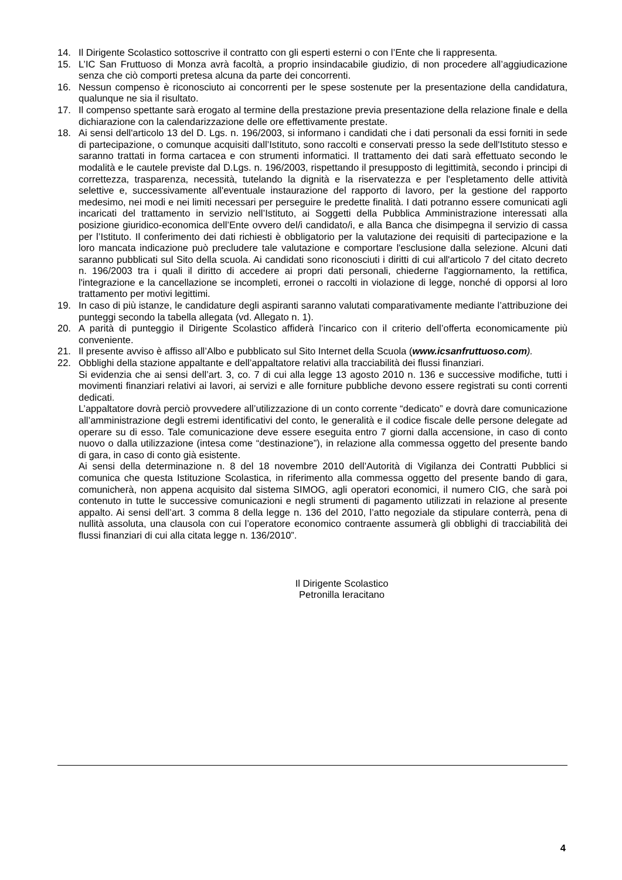14. Il Dirigente Scolastico sottoscrive il contratto con gli esperti esterni o con l’Ente che li rappresenta.
15. L’IC San Fruttuoso di Monza avrà facoltà, a proprio insindacabile giudizio, di non procedere all’aggiudicazione senza che ciò comporti pretesa alcuna da parte dei concorrenti.
16. Nessun compenso è riconosciuto ai concorrenti per le spese sostenute per la presentazione della candidatura, qualunque ne sia il risultato.
17. Il compenso spettante sarà erogato al termine della prestazione previa presentazione della relazione finale e della dichiarazione con la calendarizzazione delle ore effettivamente prestate.
18. Ai sensi dell'articolo 13 del D. Lgs. n. 196/2003, si informano i candidati che i dati personali da essi forniti in sede di partecipazione, o comunque acquisiti dall’Istituto, sono raccolti e conservati presso la sede dell'Istituto stesso e saranno trattati in forma cartacea e con strumenti informatici. Il trattamento dei dati sarà effettuato secondo le modalità e le cautele previste dal D.Lgs. n. 196/2003, rispettando il presupposto di legittimità, secondo i principi di correttezza, trasparenza, necessità, tutelando la dignità e la riservatezza e per l'espletamento delle attività selettive e, successivamente all'eventuale instaurazione del rapporto di lavoro, per la gestione del rapporto medesimo, nei modi e nei limiti necessari per perseguire le predette finalità. I dati potranno essere comunicati agli incaricati del trattamento in servizio nell’Istituto, ai Soggetti della Pubblica Amministrazione interessati alla posizione giuridico-economica dell’Ente ovvero del/i candidato/i, e alla Banca che disimpegna il servizio di cassa per l’Istituto. Il conferimento dei dati richiesti è obbligatorio per la valutazione dei requisiti di partecipazione e la loro mancata indicazione può precludere tale valutazione e comportare l'esclusione dalla selezione. Alcuni dati saranno pubblicati sul Sito della scuola. Ai candidati sono riconosciuti i diritti di cui all'articolo 7 del citato decreto n. 196/2003 tra i quali il diritto di accedere ai propri dati personali, chiederne l'aggiornamento, la rettifica, l'integrazione e la cancellazione se incompleti, erronei o raccolti in violazione di legge, nonché di opporsi al loro trattamento per motivi legittimi.
19. In caso di più istanze, le candidature degli aspiranti saranno valutati comparativamente mediante l’attribuzione dei punteggi secondo la tabella allegata (vd. Allegato n. 1).
20. A parità di punteggio il Dirigente Scolastico affiderà l’incarico con il criterio dell’offerta economicamente più conveniente.
21. Il presente avviso è affisso all’Albo e pubblicato sul Sito Internet della Scuola (www.icsanfruttuoso.com).
22. Obblighi della stazione appaltante e dell’appaltatore relativi alla tracciabilità dei flussi finanziari.
Si evidenzia che ai sensi dell’art. 3, co. 7 di cui alla legge 13 agosto 2010 n. 136 e successive modifiche, tutti i movimenti finanziari relativi ai lavori, ai servizi e alle forniture pubbliche devono essere registrati su conti correnti dedicati.
L’appaltatore dovrà perciò provvedere all’utilizzazione di un conto corrente “dedicato” e dovrà dare comunicazione all’amministrazione degli estremi identificativi del conto, le generalità e il codice fiscale delle persone delegate ad operare su di esso. Tale comunicazione deve essere eseguita entro 7 giorni dalla accensione, in caso di conto nuovo o dalla utilizzazione (intesa come “destinazione”), in relazione alla commessa oggetto del presente bando di gara, in caso di conto già esistente.
Ai sensi della determinazione n. 8 del 18 novembre 2010 dell’Autorità di Vigilanza dei Contratti Pubblici si comunica che questa Istituzione Scolastica, in riferimento alla commessa oggetto del presente bando di gara, comunicherà, non appena acquisito dal sistema SIMOG, agli operatori economici, il numero CIG, che sarà poi contenuto in tutte le successive comunicazioni e negli strumenti di pagamento utilizzati in relazione al presente appalto. Ai sensi dell’art. 3 comma 8 della legge n. 136 del 2010, l’atto negoziale da stipulare conterrà, pena di nullità assoluta, una clausola con cui l’operatore economico contraente assumerà gli obblighi di tracciabilità dei flussi finanziari di cui alla citata legge n. 136/2010”.
Il Dirigente Scolastico
Petronilla Ieracitano
4